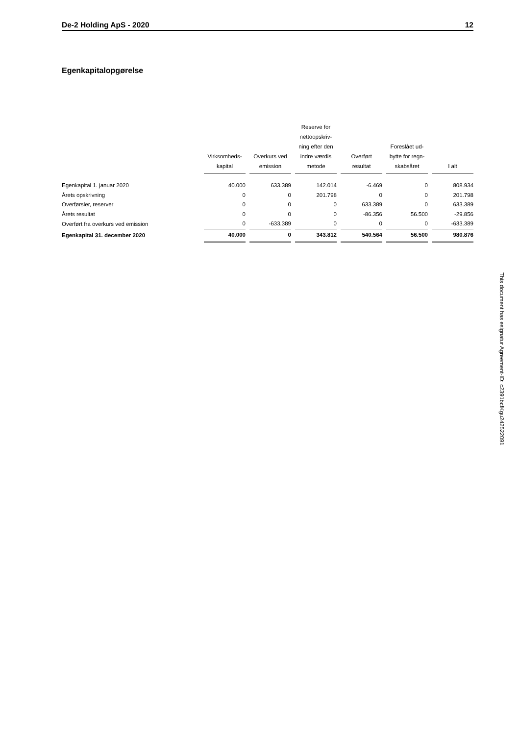De-2 Holding ApS - 2020 12
Egenkapitalopgørelse
| | Virksomheds- kapital | Overkurs ved emission | Reserve for nettoopskriv- ning efter den indre værdis metode | Overført resultat | Foreslået ud- bytte for regn- skabsåret | I alt |
| --- | --- | --- | --- | --- | --- | --- |
| Egenkapital 1. januar 2020 | 40.000 | 633.389 | 142.014 | -6.469 | 0 | 808.934 |
| Årets opskrivning | 0 | 0 | 201.798 | 0 | 0 | 201.798 |
| Overførsler, reserver | 0 | 0 | 0 | 633.389 | 0 | 633.389 |
| Årets resultat | 0 | 0 | 0 | -86.356 | 56.500 | -29.856 |
| Overført fra overkurs ved emission | 0 | -633.389 | 0 | 0 | 0 | -633.389 |
| Egenkapital 31. december 2020 | 40.000 | 0 | 343.812 | 540.564 | 56.500 | 980.876 |
This document has esignatur Agreement-ID: c2391bcfKgu242522091